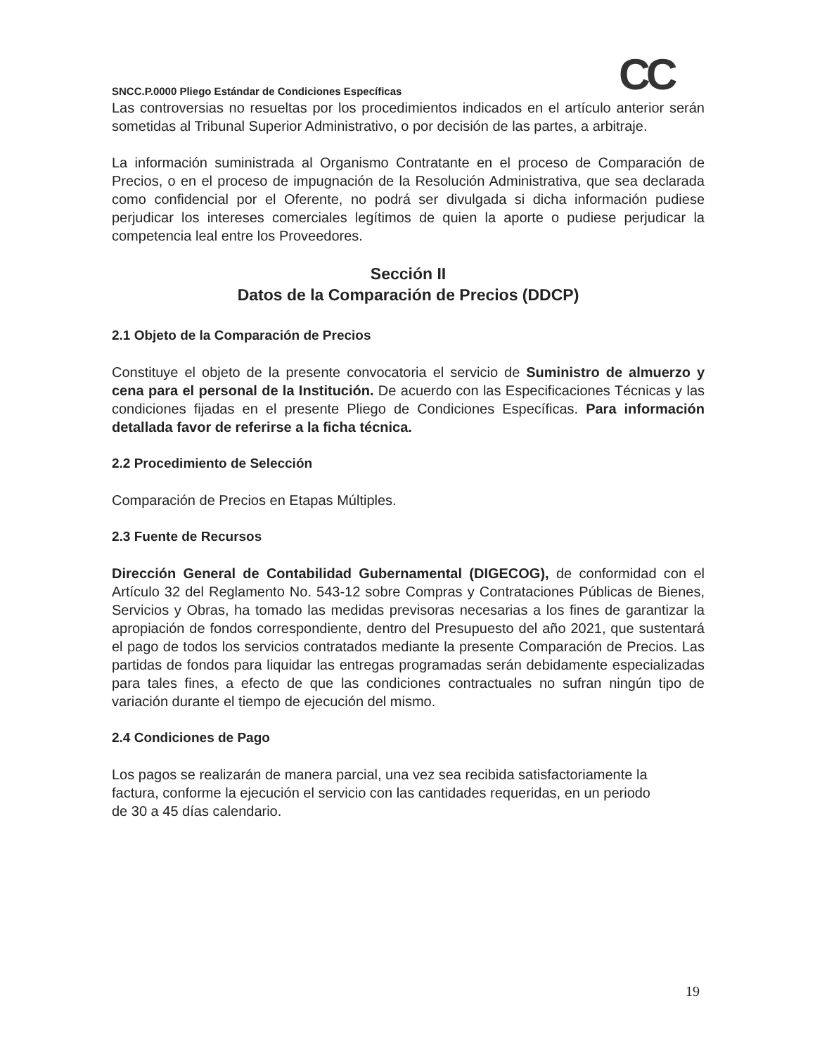CC
SNCC.P.0000 Pliego Estándar de Condiciones Específicas
Las controversias no resueltas por los procedimientos indicados en el artículo anterior serán sometidas al Tribunal Superior Administrativo, o por decisión de las partes, a arbitraje.
La información suministrada al Organismo Contratante en el proceso de Comparación de Precios, o en el proceso de impugnación de la Resolución Administrativa, que sea declarada como confidencial por el Oferente, no podrá ser divulgada si dicha información pudiese perjudicar los intereses comerciales legítimos de quien la aporte o pudiese perjudicar la competencia leal entre los Proveedores.
Sección II
Datos de la Comparación de Precios (DDCP)
2.1 Objeto de la Comparación de Precios
Constituye el objeto de la presente convocatoria el servicio de Suministro de almuerzo y cena para el personal de la Institución. De acuerdo con las Especificaciones Técnicas y las condiciones fijadas en el presente Pliego de Condiciones Específicas. Para información detallada favor de referirse a la ficha técnica.
2.2 Procedimiento de Selección
Comparación de Precios en Etapas Múltiples.
2.3 Fuente de Recursos
Dirección General de Contabilidad Gubernamental (DIGECOG), de conformidad con el Artículo 32 del Reglamento No. 543-12 sobre Compras y Contrataciones Públicas de Bienes, Servicios y Obras, ha tomado las medidas previsoras necesarias a los fines de garantizar la apropiación de fondos correspondiente, dentro del Presupuesto del año 2021, que sustentará el pago de todos los servicios contratados mediante la presente Comparación de Precios. Las partidas de fondos para liquidar las entregas programadas serán debidamente especializadas para tales fines, a efecto de que las condiciones contractuales no sufran ningún tipo de variación durante el tiempo de ejecución del mismo.
2.4 Condiciones de Pago
Los pagos se realizarán de manera parcial, una vez sea recibida satisfactoriamente la factura, conforme la ejecución el servicio con las cantidades requeridas, en un periodo de 30 a 45 días calendario.
19